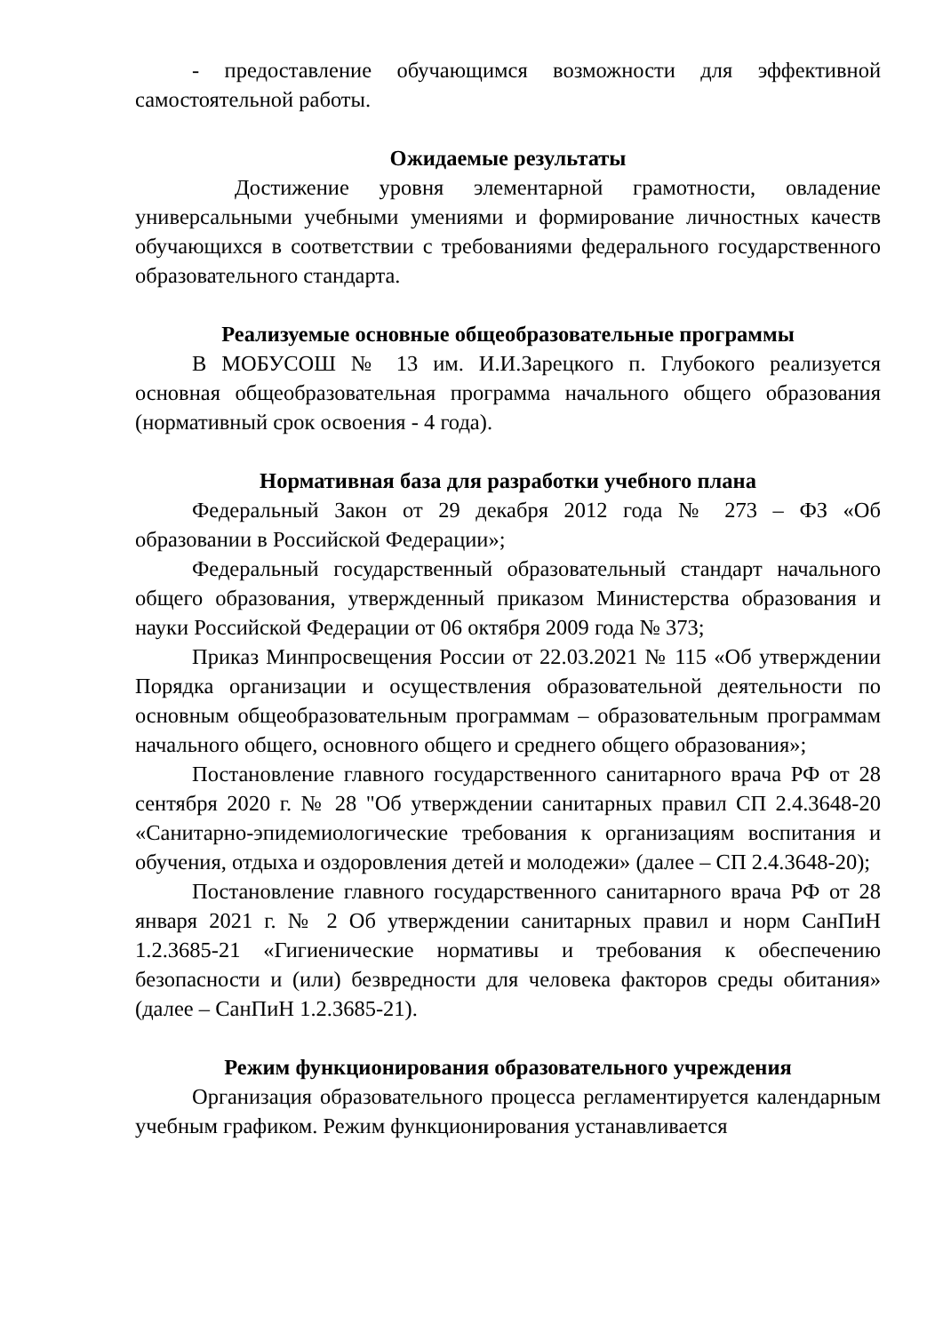- предоставление обучающимся возможности для эффективной самостоятельной работы.
Ожидаемые результаты
Достижение уровня элементарной грамотности, овладение универсальными учебными умениями и формирование личностных качеств обучающихся в соответствии с требованиями федерального государственного образовательного стандарта.
Реализуемые основные общеобразовательные программы
В МОБУСОШ № 13 им. И.И.Зарецкого п. Глубокого реализуется основная общеобразовательная программа начального общего образования (нормативный срок освоения - 4 года).
Нормативная база для разработки учебного плана
Федеральный Закон от 29 декабря 2012 года № 273 – ФЗ «Об образовании в Российской Федерации»;
Федеральный государственный образовательный стандарт начального общего образования, утвержденный приказом Министерства образования и науки Российской Федерации от 06 октября 2009 года № 373;
Приказ Минпросвещения России от 22.03.2021 № 115 «Об утверждении Порядка организации и осуществления образовательной деятельности по основным общеобразовательным программам – образовательным программам начального общего, основного общего и среднего общего образования»;
Постановление главного государственного санитарного врача РФ от 28 сентября 2020 г. № 28 "Об утверждении санитарных правил СП 2.4.3648-20 «Санитарно-эпидемиологические требования к организациям воспитания и обучения, отдыха и оздоровления детей и молодежи» (далее – СП 2.4.3648-20);
Постановление главного государственного санитарного врача РФ от 28 января 2021 г. № 2 Об утверждении санитарных правил и норм СанПиН 1.2.3685-21 «Гигиенические нормативы и требования к обеспечению безопасности и (или) безвредности для человека факторов среды обитания» (далее – СанПиН 1.2.3685-21).
Режим функционирования образовательного учреждения
Организация образовательного процесса регламентируется календарным учебным графиком. Режим функционирования устанавливается